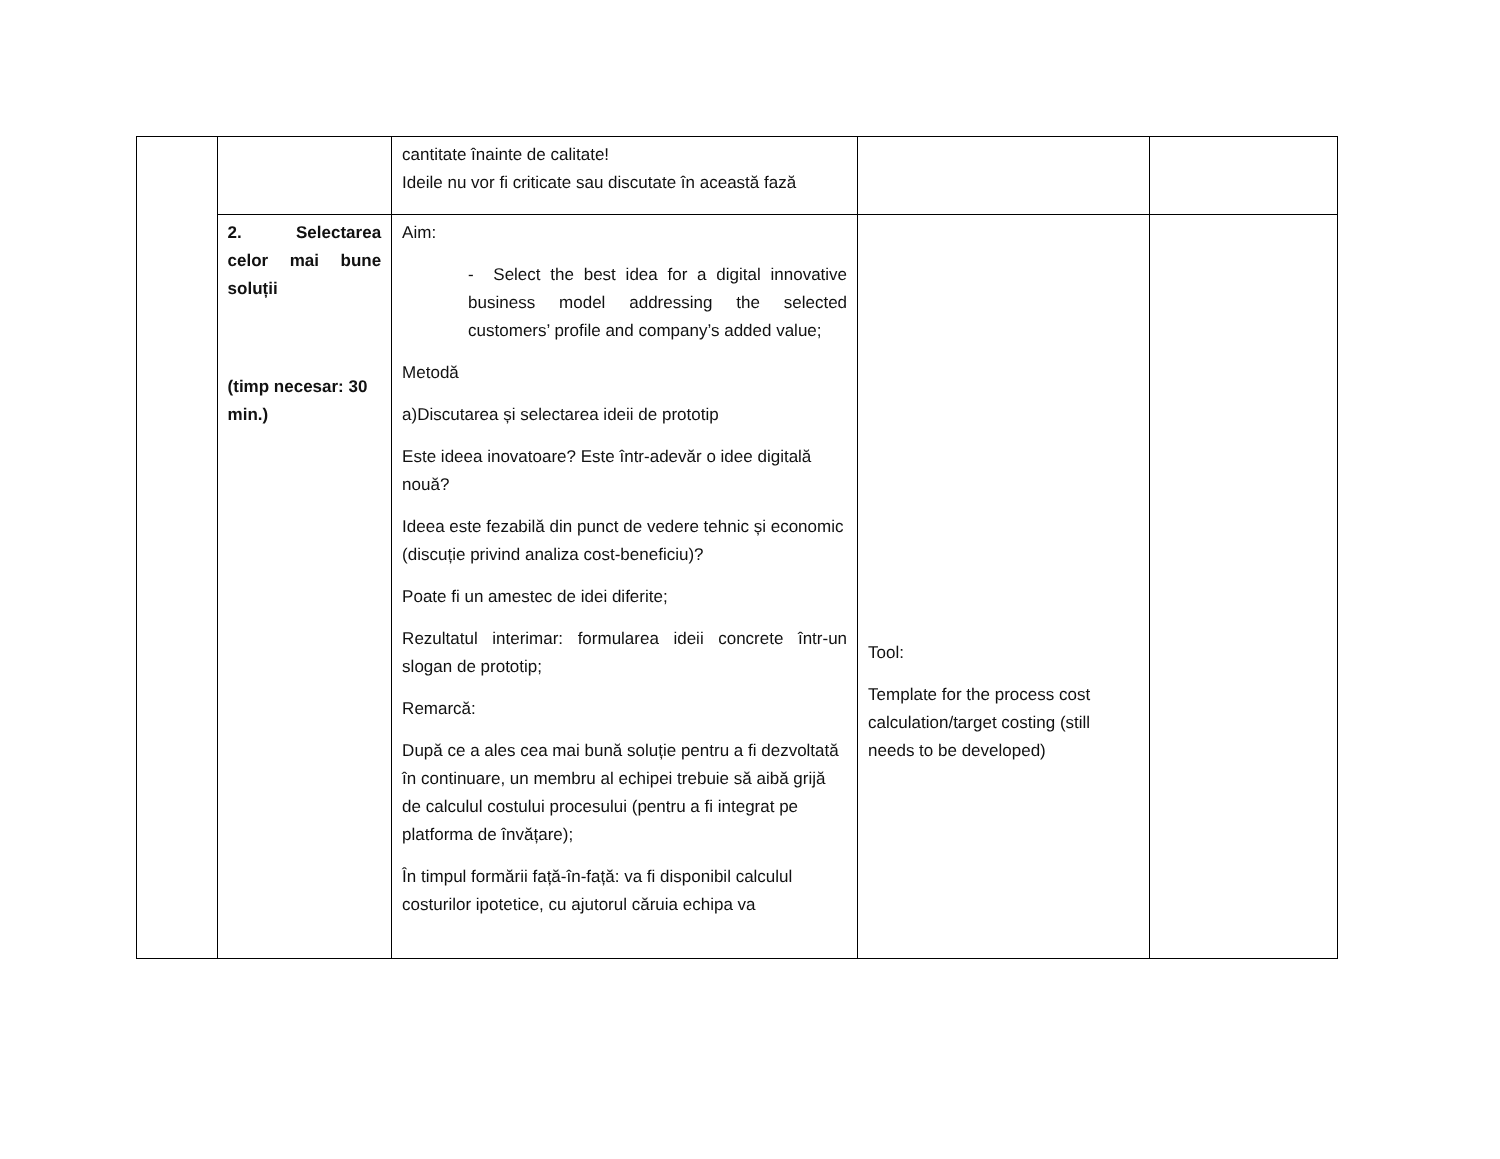| | | cantitate înainte de calitate! Ideile nu vor fi criticate sau discutate în această fază | | |
| | 2. Selectarea celor mai bune soluții (timp necesar: 30 min.) | Aim: - Select the best idea for a digital innovative business model addressing the selected customers’ profile and company’s added value; Metodă a)Discutarea și selectarea ideii de prototip Este ideea inovatoare? Este într-adevăr o idee digitală nouă? Ideea este fezabilă din punct de vedere tehnic și economic (discuție privind analiza cost-beneficiu)? Poate fi un amestec de idei diferite; Rezultatul interimar: formularea ideii concrete într-un slogan de prototip; Remarcă: După ce a ales cea mai bună soluție pentru a fi dezvoltată în continuare, un membru al echipei trebuie să aibă grijă de calculul costului procesului (pentru a fi integrat pe platforma de învățare); În timpul formării față-în-față: va fi disponibil calculul costurilor ipotetice, cu ajutorul căruia echipa va | Tool: Template for the process cost calculation/target costing (still needs to be developed) | |